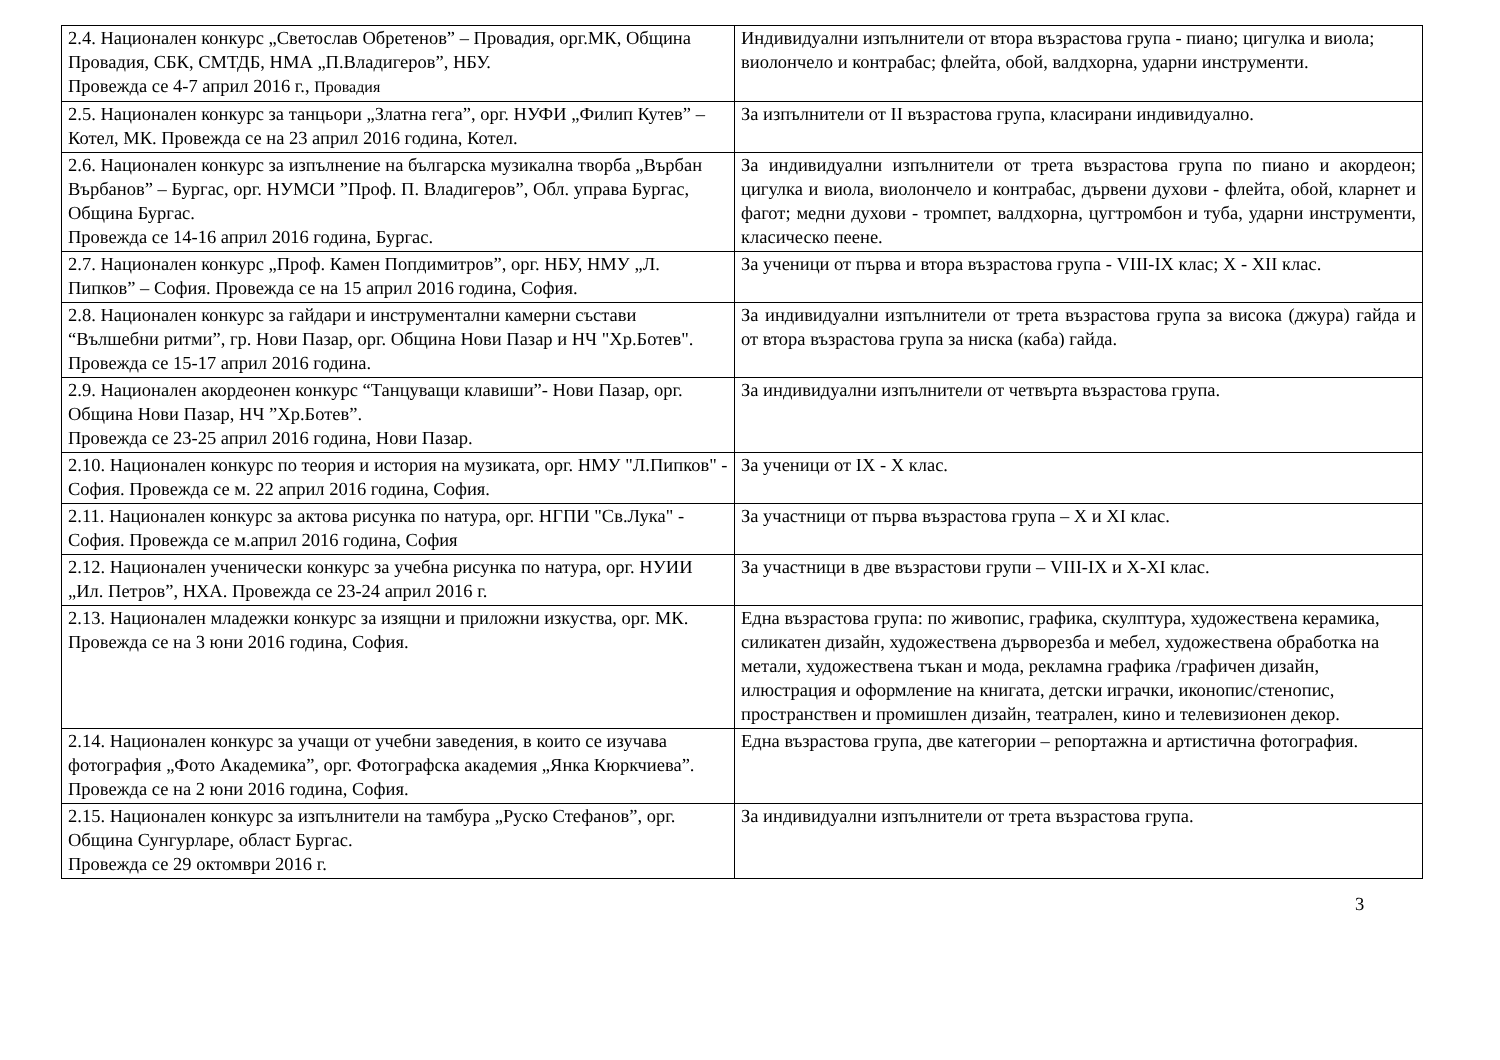| 2.4. Национален конкурс „Светослав Обретенов” – Провадия, орг.МК, Община Провадия, СБК, СМТДБ, НМА „П.Владигеров”, НБУ. Провежда се 4-7 април 2016 г., Провадия | Индивидуални изпълнители от втора възрастова група - пиано; цигулка и виола; виолончело и контрабас; флейта, обой, валдхорна, ударни инструменти. |
| 2.5. Национален конкурс за танцьори „Златна гега”, орг. НУФИ „Филип Кутев” – Котел, МК. Провежда се на 23 април 2016 година, Котел. | За изпълнители от II възрастова група, класирани индивидуално. |
| 2.6. Национален конкурс за изпълнение на българска музикална творба „Върбан Върбанов” – Бургас, орг. НУМСИ ”Проф. П. Владигеров”, Обл. управа Бургас, Община Бургас. Провежда се 14-16 април 2016 година, Бургас. | За индивидуални изпълнители от трета възрастова група по пиано и акордеон; цигулка и виола, виолончело и контрабас, дървени духови - флейта, обой, кларнет и фагот; медни духови - тромпет, валдхорна, цугтромбон и туба, ударни инструменти, класическо пеене. |
| 2.7. Национален конкурс „Проф. Камен Попдимитров”, орг. НБУ, НМУ „Л. Пипков” – София. Провежда се на 15 април 2016 година, София. | За ученици от първа и втора възрастова група - VIII-IX клас; X - XII клас. |
| 2.8. Национален конкурс за гайдари и инструментални камерни състави “Вълшебни ритми”, гр. Нови Пазар, орг. Община Нови Пазар и НЧ "Хр.Ботев". Провежда се 15-17 април 2016 година. | За индивидуални изпълнители от трета възрастова група за висока (джура) гайда и от втора възрастова група за ниска (каба) гайда. |
| 2.9. Национален акордеонен конкурс “Танцуващи клавиши”- Нови Пазар, орг. Община Нови Пазар, НЧ ”Хр.Ботев”. Провежда се 23-25 април 2016 година, Нови Пазар. | За индивидуални изпълнители от четвърта възрастова група. |
| 2.10. Национален конкурс по теория и история на музиката, орг. НМУ "Л.Пипков" - София. Провежда се м. 22 април 2016 година, София. | За ученици от IX - X клас. |
| 2.11. Национален конкурс за актова рисунка по натура, орг. НГПИ "Св.Лука" - София. Провежда се м.април 2016 година, София | За участници от първа възрастова група – X и XI клас. |
| 2.12. Национален ученически конкурс за учебна рисунка по натура, орг. НУИИ „Ил. Петров”, НХА. Провежда се 23-24 април 2016 г. | За участници в две възрастови групи – VIII-IX и X-XI клас. |
| 2.13. Национален младежки конкурс за изящни и приложни изкуства, орг. МК. Провежда се на 3 юни 2016 година, София. | Една възрастова група: по живопис, графика, скулптура, художествена керамика, силикатен дизайн, художествена дърворезба и мебел, художествена обработка на метали, художествена тъкан и мода, рекламна графика /графичен дизайн, илюстрация и оформление на книгата, детски играчки, иконопис/стенопис, пространствен и промишлен дизайн, театрален, кино и телевизионен декор. |
| 2.14. Национален конкурс за учащи от учебни заведения, в които се изучава фотография „Фото Академика”, орг. Фотографска академия „Янка Кюркчиева”. Провежда се на 2 юни 2016 година, София. | Една възрастова група, две категории – репортажна и артистична фотография. |
| 2.15. Национален конкурс за изпълнители на тамбура „Руско Стефанов”, орг. Община Сунгурларе, област Бургас. Провежда се 29 октомври 2016 г. | За индивидуални изпълнители от трета възрастова група. |
3